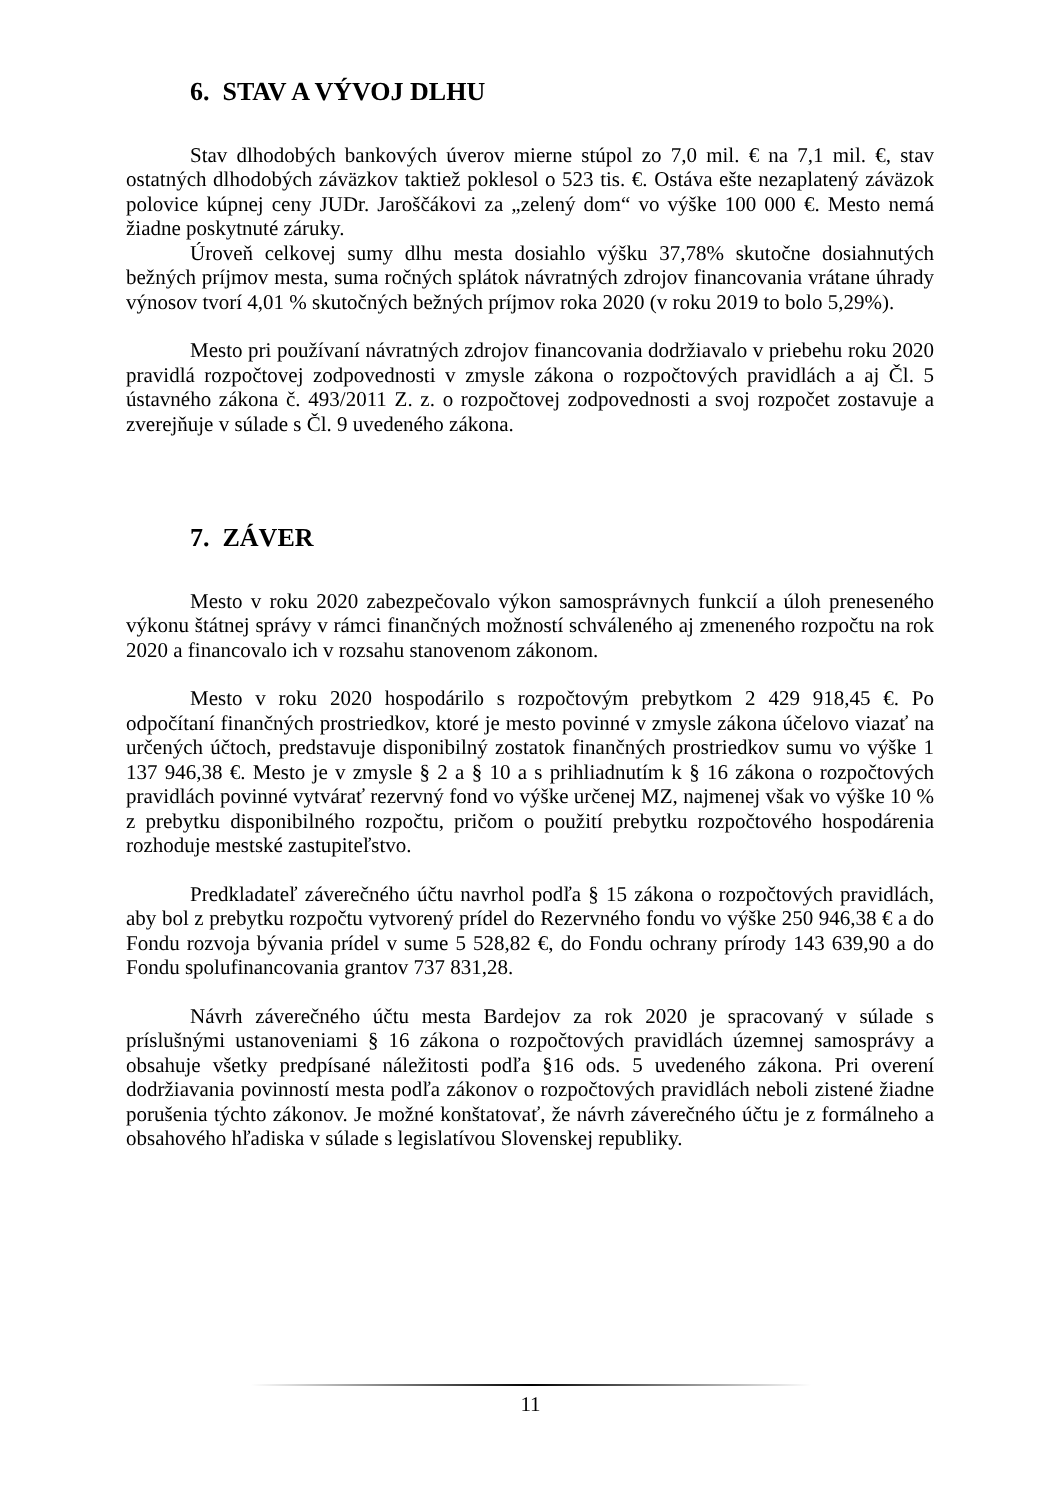6. STAV A VÝVOJ DLHU
Stav dlhodobých bankových úverov mierne stúpol zo 7,0 mil. € na 7,1 mil. €, stav ostatných dlhodobých záväzkov taktiež poklesol o 523 tis. €. Ostáva ešte nezaplatený záväzok polovice kúpnej ceny JUDr. Jaroščákovi za „zelený dom“ vo výške 100 000 €. Mesto nemá žiadne poskytnuté záruky.
Úroveň celkovej sumy dlhu mesta dosiahlo výšku 37,78% skutočne dosiahnutých bežných príjmov mesta, suma ročných splátok návratných zdrojov financovania vrátane úhrady výnosov tvorí 4,01 % skutočných bežných príjmov roka 2020 (v roku 2019 to bolo 5,29%).
Mesto pri používaní návratných zdrojov financovania dodržiavalo v priebehu roku 2020 pravidlá rozpočtovej zodpovednosti v zmysle zákona o rozpočtových pravidlách a aj Čl. 5 ústavného zákona č. 493/2011 Z. z. o rozpočtovej zodpovednosti a svoj rozpočet zostavuje a zverejňuje v súlade s Čl. 9 uvedeného zákona.
7. ZÁVER
Mesto v roku 2020 zabezpečovalo výkon samosprávnych funkcií a úloh preneseného výkonu štátnej správy v rámci finančných možností schváleného aj zmeneného rozpočtu na rok 2020 a financovalo ich v rozsahu stanovenom zákonom.
Mesto v roku 2020 hospodárilo s rozpočtovým prebytkom 2 429 918,45 €. Po odpočítaní finančných prostriedkov, ktoré je mesto povinné v zmysle zákona účelovo viazať na určených účtoch, predstavuje disponibilný zostatok finančných prostriedkov sumu vo výške 1 137 946,38 €. Mesto je v zmysle § 2 a § 10 a s prihliadnutím k § 16 zákona o rozpočtových pravidlách povinné vytvárať rezervný fond vo výške určenej MZ, najmenej však vo výške 10 % z prebytku disponibilného rozpočtu, pričom o použití prebytku rozpočtového hospodárenia rozhoduje mestské zastupiteľstvo.
Predkladateľ záverečného účtu navrhol podľa § 15 zákona o rozpočtových pravidlách, aby bol z prebytku rozpočtu vytvorený prídel do Rezervného fondu vo výške 250 946,38 € a do Fondu rozvoja bývania prídel v sume 5 528,82 €, do Fondu ochrany prírody 143 639,90 a do Fondu spolufinancovania grantov 737 831,28.
Návrh záverečného účtu mesta Bardejov za rok 2020 je spracovaný v súlade s príslušnými ustanoveniami § 16 zákona o rozpočtových pravidlách územnej samosprávy a obsahuje všetky predpísané náležitosti podľa §16 ods. 5 uvedeného zákona. Pri overení dodržiavania povinností mesta podľa zákonov o rozpočtových pravidlách neboli zistené žiadne porušenia týchto zákonov. Je možné konštatovať, že návrh záverečného účtu je z formálneho a obsahového hľadiska v súlade s legislatívou Slovenskej republiky.
11